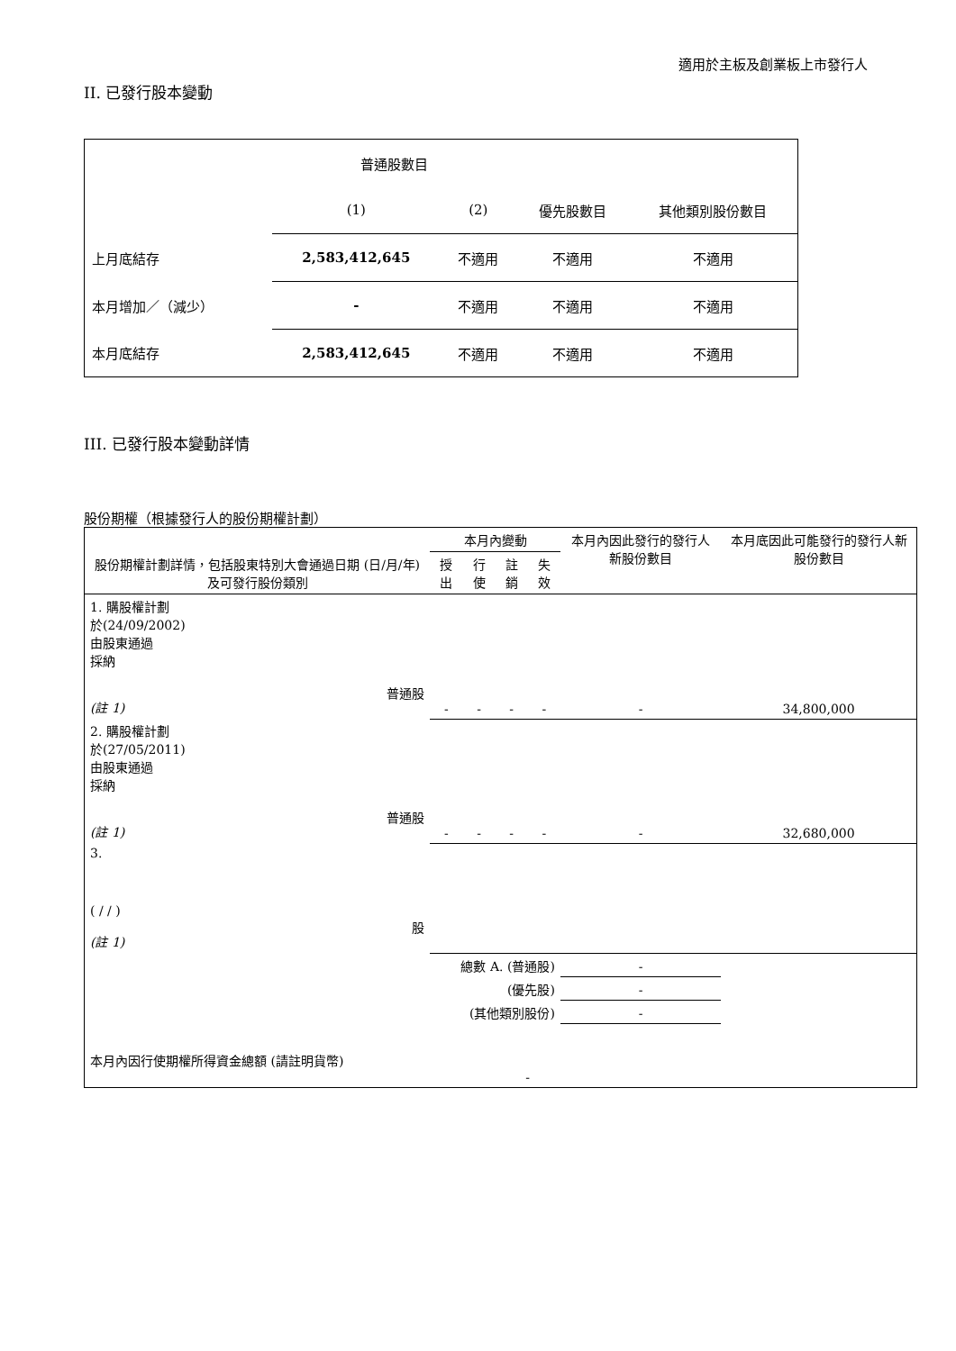適用於主板及創業板上市發行人
II. 已發行股本變動
| | 普通股數目 | | | |
| | (1) | (2) | 優先股數目 | 其他類別股份數目 |
| 上月底結存 | 2,583,412,645 | 不適用 | 不適用 | 不適用 |
| 本月增加／（減少） | - | 不適用 | 不適用 | 不適用 |
| 本月底結存 | 2,583,412,645 | 不適用 | 不適用 | 不適用 |
III. 已發行股本變動詳情
股份期權（根據發行人的股份期權計劃）
| 股份期權計劃詳情，包括股東特別大會通過日期 (日/月/年) 及可發行股份類別 | 本月內變動 | | | | 本月內因此發行的發行人新股份數目 | 本月底因此可能發行的發行人新股份數目 |
| | 授出 | 行使 | 註銷 | 失效 | | |
| 1. 購股權計劃 於(24/09/2002) 由股東通過 採納 普通股 (註 1) | - | - | - | - | - | 34,800,000 |
| 2. 購股權計劃 於(27/05/2011) 由股東通過 採納 普通股 (註 1) | - | - | - | - | - | 32,680,000 |
| 3. ( / / ) 股 (註 1) | | | | | | |
| 總數 A. (普通股) | | | | | - | |
| (優先股) | | | | | - | |
| (其他類別股份) | | | | | - | |
| 本月內因行使期權所得資金總額 (請註明貨幣) | | | - | | | |